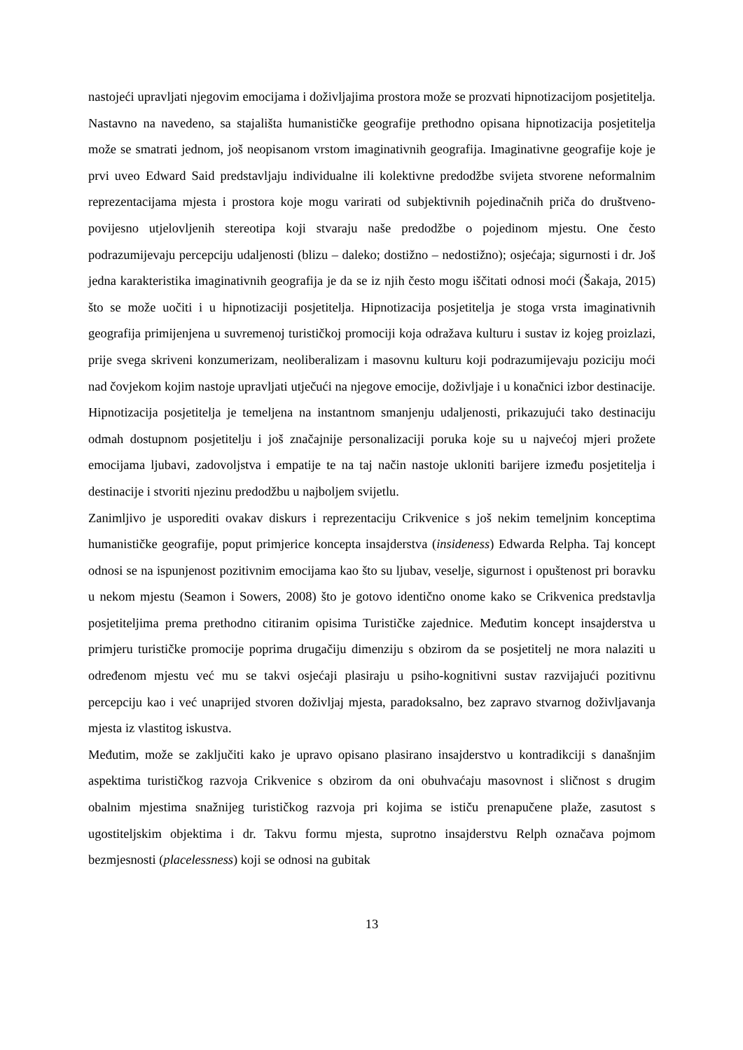nastojeći upravljati njegovim emocijama i doživljajima prostora može se prozvati hipnotizacijom posjetitelja. Nastavno na navedeno, sa stajališta humanističke geografije prethodno opisana hipnotizacija posjetitelja može se smatrati jednom, još neopisanom vrstom imaginativnih geografija. Imaginativne geografije koje je prvi uveo Edward Said predstavljaju individualne ili kolektivne predodžbe svijeta stvorene neformalnim reprezentacijama mjesta i prostora koje mogu varirati od subjektivnih pojedinačnih priča do društveno-povijesno utjelovljenih stereotipa koji stvaraju naše predodžbe o pojedinom mjestu. One često podrazumijevaju percepciju udaljenosti (blizu – daleko; dostižno – nedostižno); osjećaja; sigurnosti i dr. Još jedna karakteristika imaginativnih geografija je da se iz njih često mogu iščitati odnosi moći (Šakaja, 2015) što se može uočiti i u hipnotizaciji posjetitelja. Hipnotizacija posjetitelja je stoga vrsta imaginativnih geografija primijenjena u suvremenoj turističkoj promociji koja odražava kulturu i sustav iz kojeg proizlazi, prije svega skriveni konzumerizam, neoliberalizam i masovnu kulturu koji podrazumijevaju poziciju moći nad čovjekom kojim nastoje upravljati utječući na njegove emocije, doživljaje i u konačnici izbor destinacije. Hipnotizacija posjetitelja je temeljena na instantnom smanjenju udaljenosti, prikazujući tako destinaciju odmah dostupnom posjetitelju i još značajnije personalizaciji poruka koje su u najvećoj mjeri prožete emocijama ljubavi, zadovoljstva i empatije te na taj način nastoje ukloniti barijere između posjetitelja i destinacije i stvoriti njezinu predodžbu u najboljem svijetlu.
Zanimljivo je usporediti ovakav diskurs i reprezentaciju Crikvenice s još nekim temeljnim konceptima humanističke geografije, poput primjerice koncepta insajderstva (insideness) Edwarda Relpha. Taj koncept odnosi se na ispunjenost pozitivnim emocijama kao što su ljubav, veselje, sigurnost i opuštenost pri boravku u nekom mjestu (Seamon i Sowers, 2008) što je gotovo identično onome kako se Crikvenica predstavlja posjetiteljima prema prethodno citiranim opisima Turističke zajednice. Međutim koncept insajderstva u primjeru turističke promocije poprima drugačiju dimenziju s obzirom da se posjetitelj ne mora nalaziti u određenom mjestu već mu se takvi osjećaji plasiraju u psiho-kognitivni sustav razvijajući pozitivnu percepciju kao i već unaprijed stvoren doživljaj mjesta, paradoksalno, bez zapravo stvarnog doživljavanja mjesta iz vlastitog iskustva.
Međutim, može se zaključiti kako je upravo opisano plasirano insajderstvo u kontradikciji s današnjim aspektima turističkog razvoja Crikvenice s obzirom da oni obuhvaćaju masovnost i sličnost s drugim obalnim mjestima snažnijeg turističkog razvoja pri kojima se ističu prenapučene plaže, zasutost s ugostiteljskim objektima i dr. Takvu formu mjesta, suprotno insajderstvu Relph označava pojmom bezmjesnosti (placelessness) koji se odnosi na gubitak
13